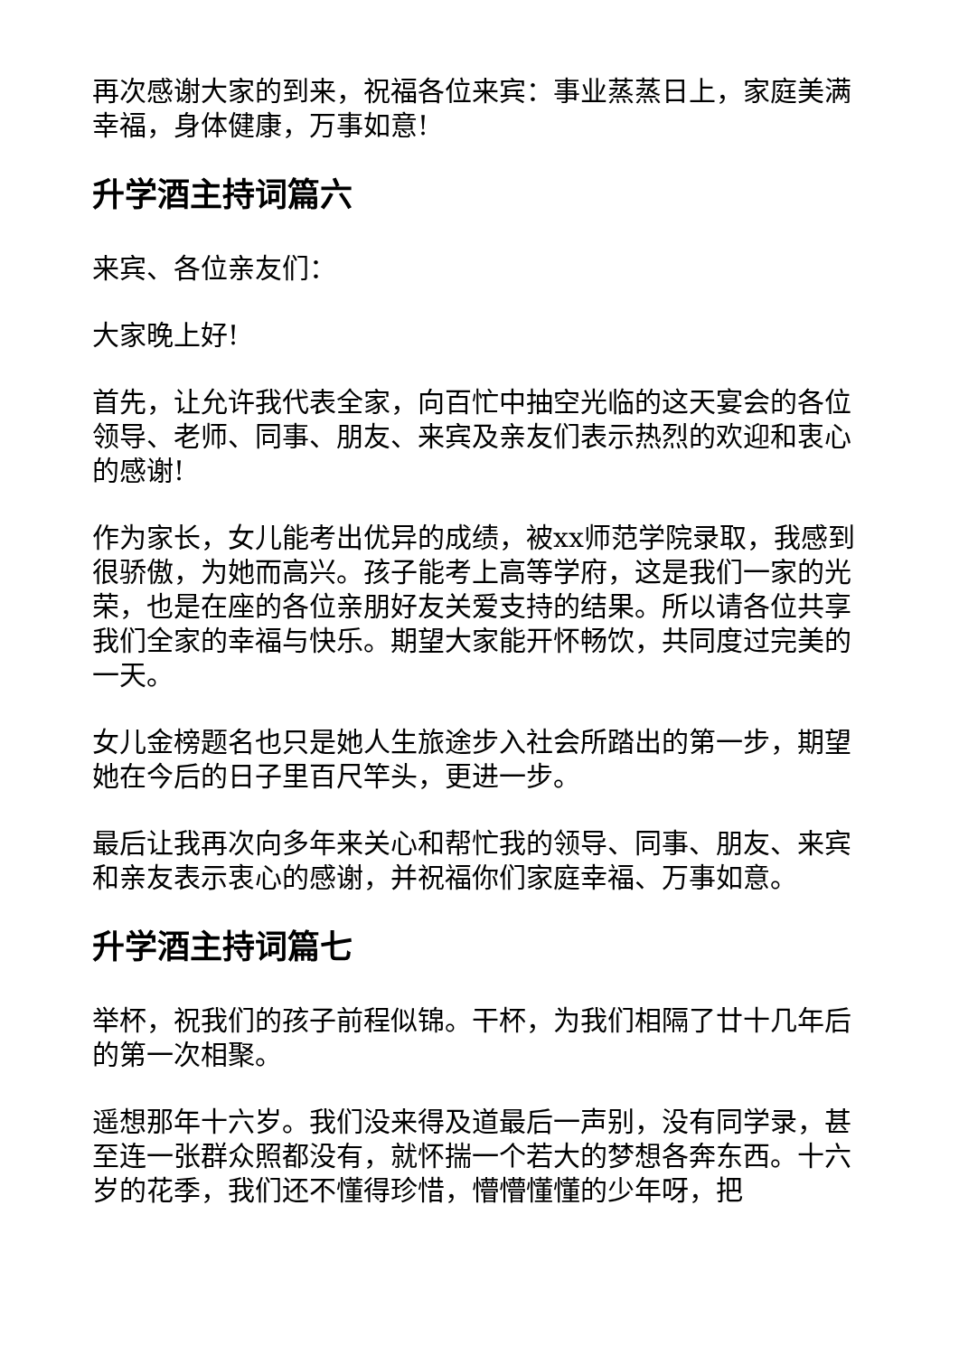再次感谢大家的到来，祝福各位来宾：事业蒸蒸日上，家庭美满幸福，身体健康，万事如意!
升学酒主持词篇六
来宾、各位亲友们：
大家晚上好!
首先，让允许我代表全家，向百忙中抽空光临的这天宴会的各位领导、老师、同事、朋友、来宾及亲友们表示热烈的欢迎和衷心的感谢!
作为家长，女儿能考出优异的成绩，被xx师范学院录取，我感到很骄傲，为她而高兴。孩子能考上高等学府，这是我们一家的光荣，也是在座的各位亲朋好友关爱支持的结果。所以请各位共享我们全家的幸福与快乐。期望大家能开怀畅饮，共同度过完美的一天。
女儿金榜题名也只是她人生旅途步入社会所踏出的第一步，期望她在今后的日子里百尺竿头，更进一步。
最后让我再次向多年来关心和帮忙我的领导、同事、朋友、来宾和亲友表示衷心的感谢，并祝福你们家庭幸福、万事如意。
升学酒主持词篇七
举杯，祝我们的孩子前程似锦。干杯，为我们相隔了廿十几年后的第一次相聚。
遥想那年十六岁。我们没来得及道最后一声别，没有同学录，甚至连一张群众照都没有，就怀揣一个若大的梦想各奔东西。十六岁的花季，我们还不懂得珍惜，懵懵懂懂的少年呀，把